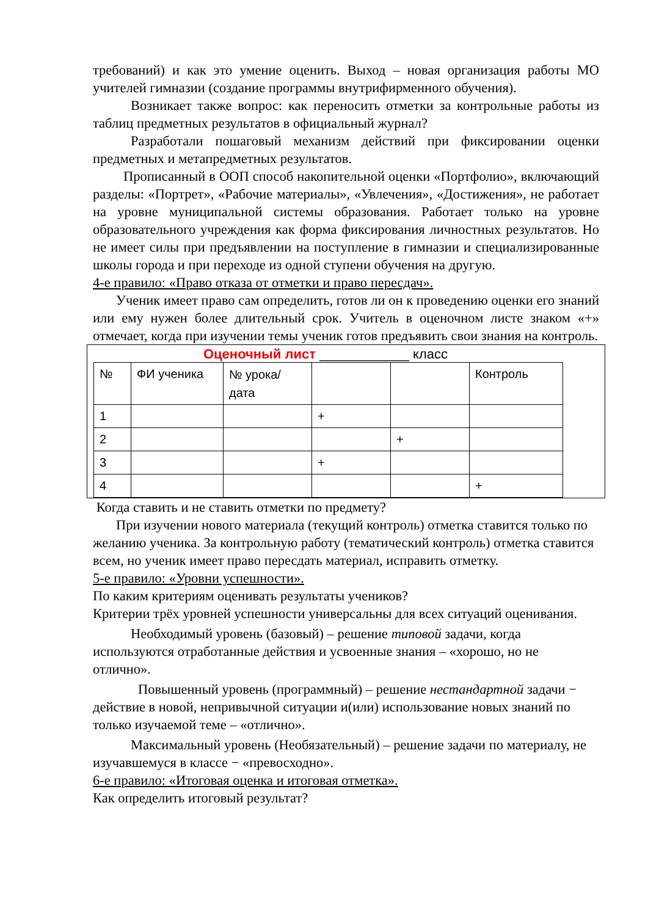требований) и как это умение оценить. Выход – новая организация работы МО учителей гимназии (создание программы внутрифирменного обучения).
Возникает также вопрос: как переносить отметки за контрольные работы из таблиц предметных результатов в официальный журнал?
Разработали пошаговый механизм действий при фиксировании оценки предметных и метапредметных результатов.
Прописанный в ООП способ накопительной оценки «Портфолио», включающий разделы: «Портрет», «Рабочие материалы», «Увлечения», «Достижения», не работает на уровне муниципальной системы образования. Работает только на уровне образовательного учреждения как форма фиксирования личностных результатов. Но не имеет силы при предъявлении на поступление в гимназии и специализированные школы города и при переходе из одной ступени обучения на другую.
4-е правило: «Право отказа от отметки и право пересдач».
Ученик имеет право сам определить, готов ли он к проведению оценки его знаний или ему нужен более длительный срок. Учитель в оценочном листе знаком «+» отмечает, когда при изучении темы ученик готов предъявить свои знания на контроль.
Оценочный лист ____________ класс
| № | ФИ ученика | № урока/ дата | | | Контроль |
| 1 | | | + | | |
| 2 | | | | + | |
| 3 | | | + | | |
| 4 | | | | | + |
Когда ставить и не ставить отметки по предмету?
При изучении нового материала (текущий контроль) отметка ставится только по желанию ученика. За контрольную работу (тематический контроль) отметка ставится всем, но ученик имеет право пересдать материал, исправить отметку.
5-е правило: «Уровни успешности».
По каким критериям оценивать результаты учеников?
Критерии трёх уровней успешности универсальны для всех ситуаций оценивания.
Необходимый уровень (базовый) – решение типовой задачи, когда используются отработанные действия и усвоенные знания – «хорошо, но не отлично».
Повышенный уровень (программный) – решение нестандартной задачи − действие в новой, непривычной ситуации и(или) использование новых знаний по только изучаемой теме – «отлично».
Максимальный уровень (Необязательный) – решение задачи по материалу, не изучавшемуся в классе − «превосходно».
6-е правило: «Итоговая оценка и итоговая отметка».
Как определить итоговый результат?